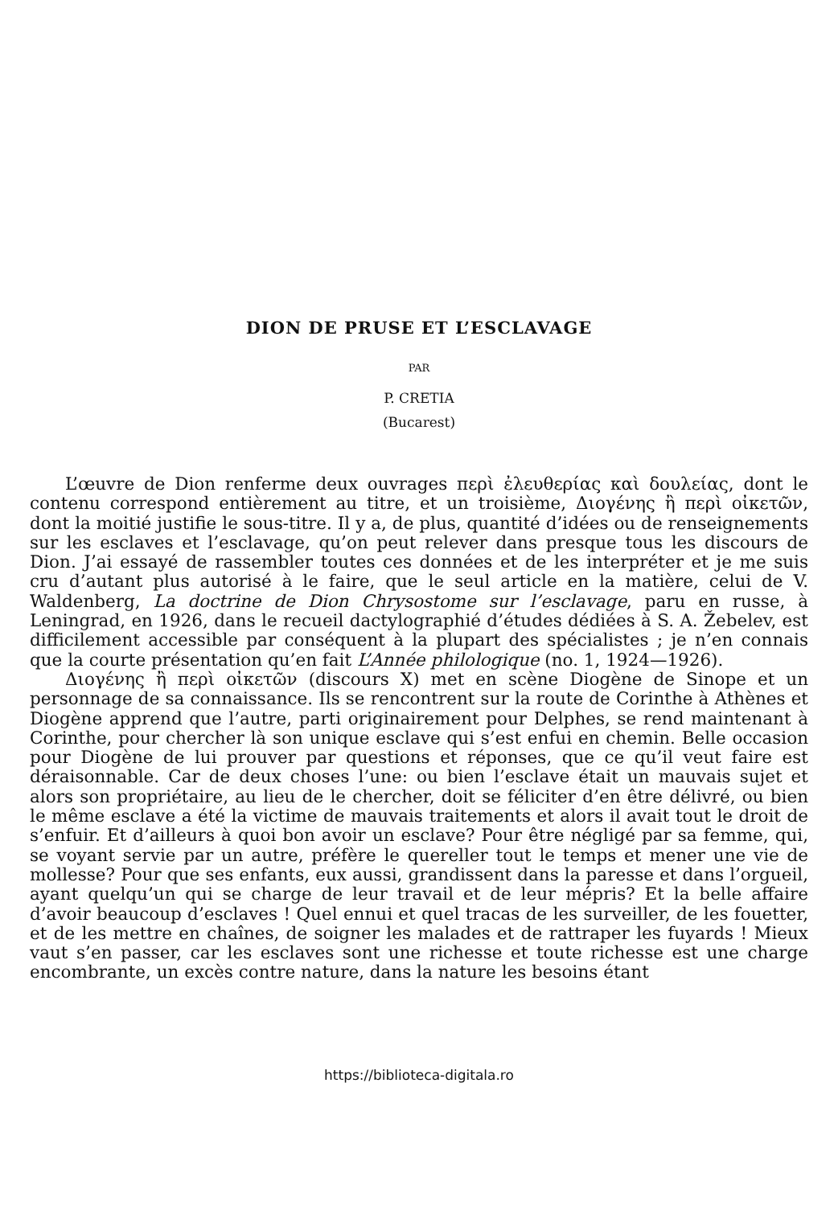DION DE PRUSE ET L’ESCLAVAGE
PAR
P. CRETIA
(Bucarest)
L’œuvre de Dion renferme deux ouvrages περὶ ἐλευθερίας καὶ δουλείας, dont le contenu correspond entièrement au titre, et un troisième, Διογένης ἢ περὶ οἰκετῶν, dont la moitié justifie le sous-titre. Il y a, de plus, quantité d’idées ou de renseignements sur les esclaves et l’esclavage, qu’on peut relever dans presque tous les discours de Dion. J’ai essayé de rassembler toutes ces données et de les interpréter et je me suis cru d’autant plus autorisé à le faire, que le seul article en la matière, celui de V. Waldenberg, La doctrine de Dion Chrysostome sur l’esclavage, paru en russe, à Leningrad, en 1926, dans le recueil dactylographié d’études dédiées à S. A. Žebelev, est difficilement accessible par conséquent à la plupart des spécialistes ; je n’en connais que la courte présentation qu’en fait L’Année philologique (no. 1, 1924—1926).
Διογένης ἢ περὶ οἰκετῶν (discours X) met en scène Diogène de Sinope et un personnage de sa connaissance. Ils se rencontrent sur la route de Corinthe à Athènes et Diogène apprend que l’autre, parti originairement pour Delphes, se rend maintenant à Corinthe, pour chercher là son unique esclave qui s’est enfui en chemin. Belle occasion pour Diogène de lui prouver par questions et réponses, que ce qu’il veut faire est déraisonnable. Car de deux choses l’une: ou bien l’esclave était un mauvais sujet et alors son propriétaire, au lieu de le chercher, doit se féliciter d’en être délivré, ou bien le même esclave a été la victime de mauvais traitements et alors il avait tout le droit de s’enfuir. Et d’ailleurs à quoi bon avoir un esclave? Pour être négligé par sa femme, qui, se voyant servie par un autre, préfère le quereller tout le temps et mener une vie de mollesse? Pour que ses enfants, eux aussi, grandissent dans la paresse et dans l’orgueil, ayant quelqu’un qui se charge de leur travail et de leur mépris? Et la belle affaire d’avoir beaucoup d’esclaves ! Quel ennui et quel tracas de les surveiller, de les fouetter, et de les mettre en chaînes, de soigner les malades et de rattraper les fuyards ! Mieux vaut s’en passer, car les esclaves sont une richesse et toute richesse est une charge encombrante, un excès contre nature, dans la nature les besoins étant
https://biblioteca-digitala.ro